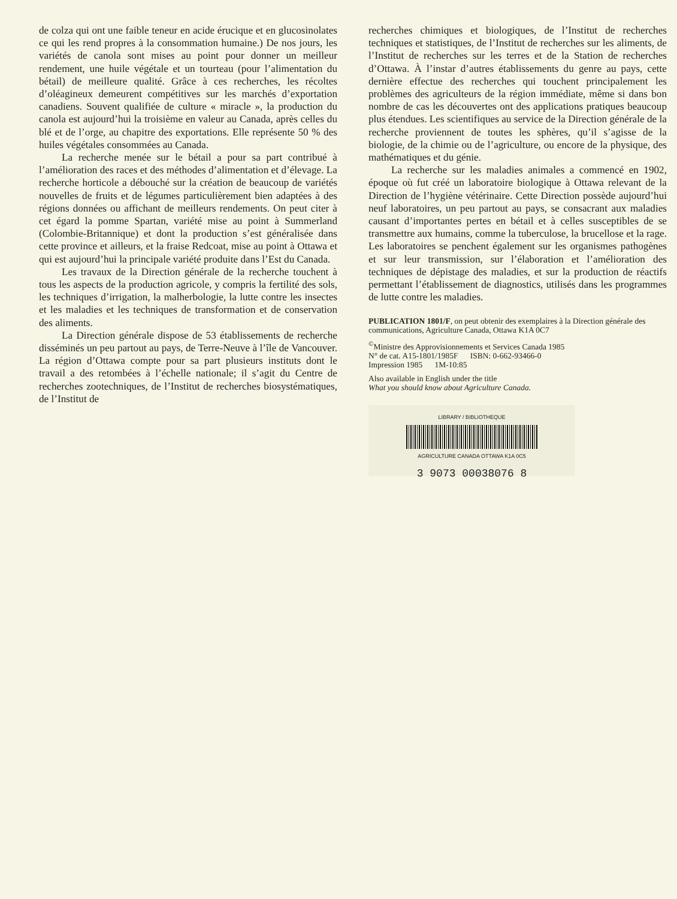de colza qui ont une faible teneur en acide érucique et en glucosinolates ce qui les rend propres à la consommation humaine.) De nos jours, les variétés de canola sont mises au point pour donner un meilleur rendement, une huile végétale et un tourteau (pour l’alimentation du bétail) de meilleure qualité. Grâce à ces recherches, les récoltes d’oléagineux demeurent compétitives sur les marchés d’exportation canadiens. Souvent qualifiée de culture « miracle », la production du canola est aujourd’hui la troisième en valeur au Canada, après celles du blé et de l’orge, au chapitre des exportations. Elle représente 50 % des huiles végétales consommées au Canada.
La recherche menée sur le bétail a pour sa part contribué à l’amélioration des races et des méthodes d’alimentation et d’élevage. La recherche horticole a débouché sur la création de beaucoup de variétés nouvelles de fruits et de légumes particulièrement bien adaptées à des régions données ou affichant de meilleurs rendements. On peut citer à cet égard la pomme Spartan, variété mise au point à Summerland (Colombie-Britannique) et dont la production s’est généralisée dans cette province et ailleurs, et la fraise Redcoat, mise au point à Ottawa et qui est aujourd’hui la principale variété produite dans l’Est du Canada.
Les travaux de la Direction générale de la recherche touchent à tous les aspects de la production agricole, y compris la fertilité des sols, les techniques d’irrigation, la malherbologie, la lutte contre les insectes et les maladies et les techniques de transformation et de conservation des aliments.
La Direction générale dispose de 53 établissements de recherche disséminés un peu partout au pays, de Terre-Neuve à l’île de Vancouver. La région d’Ottawa compte pour sa part plusieurs instituts dont le travail a des retombées à l’échelle nationale; il s’agit du Centre de recherches zootechniques, de l’Institut de recherches biosystématiques, de l’Institut de
recherches chimiques et biologiques, de l’Institut de recherches techniques et statistiques, de l’Institut de recherches sur les aliments, de l’Institut de recherches sur les terres et de la Station de recherches d’Ottawa. À l’instar d’autres établissements du genre au pays, cette dernière effectue des recherches qui touchent principalement les problèmes des agriculteurs de la région immédiate, même si dans bon nombre de cas les découvertes ont des applications pratiques beaucoup plus étendues. Les scientifiques au service de la Direction générale de la recherche proviennent de toutes les sphères, qu’il s’agisse de la biologie, de la chimie ou de l’agriculture, ou encore de la physique, des mathématiques et du génie.
La recherche sur les maladies animales a commencé en 1902, époque où fut créé un laboratoire biologique à Ottawa relevant de la Direction de l’hygiène vétérinaire. Cette Direction possède aujourd’hui neuf laboratoires, un peu partout au pays, se consacrant aux maladies causant d’importantes pertes en bétail et à celles susceptibles de se transmettre aux humains, comme la tuberculose, la brucellose et la rage. Les laboratoires se penchent également sur les organismes pathogènes et sur leur transmission, sur l’élaboration et l’amélioration des techniques de dépistage des maladies, et sur la production de réactifs permettant l’établissement de diagnostics, utilisés dans les programmes de lutte contre les maladies.
PUBLICATION 1801/F, on peut obtenir des exemplaires à la Direction générale des communications, Agriculture Canada, Ottawa K1A 0C7
<sup>©</sup>Ministre des Approvisionnements et Services Canada 1985
N° de cat. A15-1801/1985F ISBN: 0-662-93466-0
Impression 1985 1M-10:85
Also available in English under the title
What you should know about Agriculture Canada.
LIBRARY / BIBLIOTHEQUE
AGRICULTURE CANADA OTTAWA K1A 0C5
3 9073 00038076 8